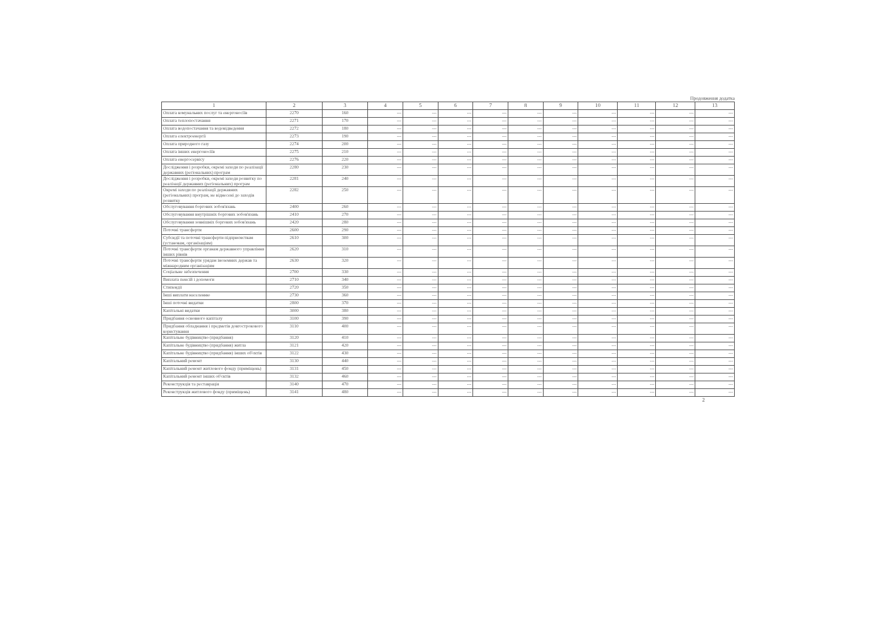Продовження додатка
| 1 | 2 | 3 | 4 | 5 | 6 | 7 | 8 | 9 | 10 | 11 | 12 | 13 |
| --- | --- | --- | --- | --- | --- | --- | --- | --- | --- | --- | --- | --- |
| Оплата комунальних послуг та енергоносіїв | 2270 | 160 | --- | --- | --- | --- | --- | --- | --- | --- | --- | --- |
| Оплата теплопостачання | 2271 | 170 | --- | --- | --- | --- | --- | --- | --- | --- | --- | --- |
| Оплата водопостачання та водовідведення | 2272 | 180 | --- | --- | --- | --- | --- | --- | --- | --- | --- | --- |
| Оплата електроенергії | 2273 | 190 | --- | --- | --- | --- | --- | --- | --- | --- | --- | --- |
| Оплата природного газу | 2274 | 200 | --- | --- | --- | --- | --- | --- | --- | --- | --- | --- |
| Оплата інших енергоносіїв | 2275 | 210 | --- | --- | --- | --- | --- | --- | --- | --- | --- | --- |
| Оплата енергосервісу | 2276 | 220 | --- | --- | --- | --- | --- | --- | --- | --- | --- | --- |
| Дослідження і розробки, окремі заходи по реалізації державних (регіональних) програм | 2280 | 230 | --- | --- | --- | --- | --- | --- | --- | --- | --- | --- |
| Дослідження і розробки, окремі заходи розвитку по реалізації державних (регіональних) програм | 2281 | 240 | --- | --- | --- | --- | --- | --- | --- | --- | --- | --- |
| Окремі заходи по реалізації державних (регіональних) програм, не віднесені до заходів розвитку | 2282 | 250 | --- | --- | --- | --- | --- | --- | --- | --- | --- | --- |
| Обслуговування боргових зобов'язань | 2400 | 260 | --- | --- | --- | --- | --- | --- | --- | --- | --- | --- |
| Обслуговування внутрішніх боргових зобов'язань | 2410 | 270 | --- | --- | --- | --- | --- | --- | --- | --- | --- | --- |
| Обслуговування зовнішніх боргових зобов'язань | 2420 | 280 | --- | --- | --- | --- | --- | --- | --- | --- | --- | --- |
| Поточні трансферти | 2600 | 290 | --- | --- | --- | --- | --- | --- | --- | --- | --- | --- |
| Субсидії та поточні трансферти підприємствам (установам, організаціям) | 2610 | 300 | --- | --- | --- | --- | --- | --- | --- | --- | --- | --- |
| Поточні трансферти органам державного управління інших рівнів | 2620 | 310 | --- | --- | --- | --- | --- | --- | --- | --- | --- | --- |
| Поточні трансферти урядам іноземних держав та міжнародним організаціям | 2630 | 320 | --- | --- | --- | --- | --- | --- | --- | --- | --- | --- |
| Соціальне забезпечення | 2700 | 330 | --- | --- | --- | --- | --- | --- | --- | --- | --- | --- |
| Виплата пенсій і допомоги | 2710 | 340 | --- | --- | --- | --- | --- | --- | --- | --- | --- | --- |
| Стипендії | 2720 | 350 | --- | --- | --- | --- | --- | --- | --- | --- | --- | --- |
| Інші виплати населенню | 2730 | 360 | --- | --- | --- | --- | --- | --- | --- | --- | --- | --- |
| Інші поточні видатки | 2800 | 370 | --- | --- | --- | --- | --- | --- | --- | --- | --- | --- |
| Капітальні видатки | 3000 | 380 | --- | --- | --- | --- | --- | --- | --- | --- | --- | --- |
| Придбання основного капіталу | 3100 | 390 | --- | --- | --- | --- | --- | --- | --- | --- | --- | --- |
| Придбання обладнання і предметів довгострокового користування | 3110 | 400 | --- | --- | --- | --- | --- | --- | --- | --- | --- | --- |
| Капітальне будівництво (придбання) | 3120 | 410 | --- | --- | --- | --- | --- | --- | --- | --- | --- | --- |
| Капітальне будівництво (придбання) житла | 3121 | 420 | --- | --- | --- | --- | --- | --- | --- | --- | --- | --- |
| Капітальне будівництво (придбання) інших об'єктів | 3122 | 430 | --- | --- | --- | --- | --- | --- | --- | --- | --- | --- |
| Капітальний ремонт | 3130 | 440 | --- | --- | --- | --- | --- | --- | --- | --- | --- | --- |
| Капітальний ремонт житлового фонду (приміщень) | 3131 | 450 | --- | --- | --- | --- | --- | --- | --- | --- | --- | --- |
| Капітальний ремонт інших об'єктів | 3132 | 460 | --- | --- | --- | --- | --- | --- | --- | --- | --- | --- |
| Реконструкція та реставрація | 3140 | 470 | --- | --- | --- | --- | --- | --- | --- | --- | --- | --- |
| Реконструкція житлового фонду (приміщень) | 3141 | 480 | --- | --- | --- | --- | --- | --- | --- | --- | --- | --- |
2